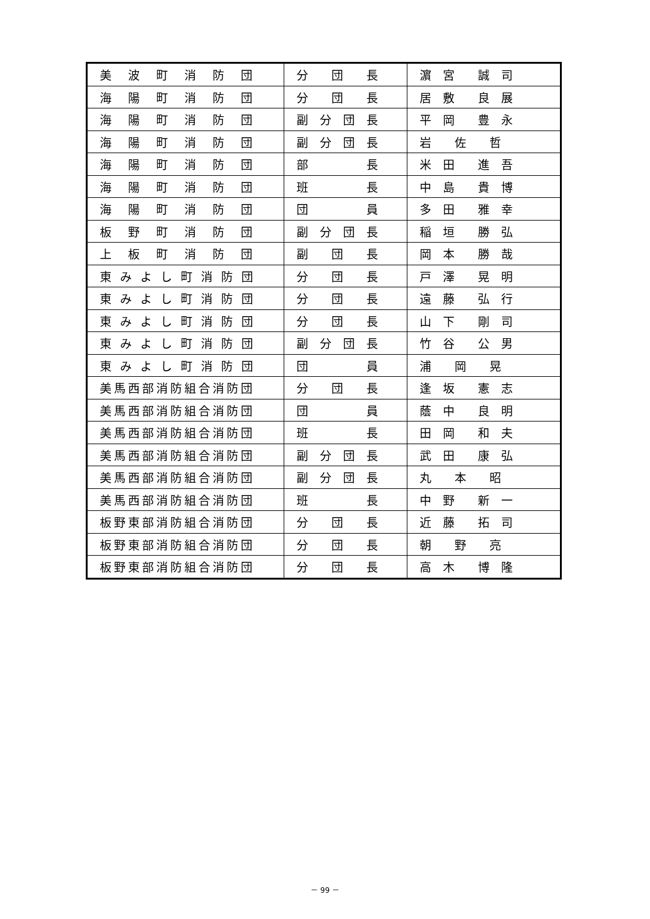| 美 波 町 消 防 団 | 分 団 長 | 濵 宮 誠 司 |
| 海 陽 町 消 防 団 | 分 団 長 | 居 敷 良 展 |
| 海 陽 町 消 防 団 | 副 分 団 長 | 平 岡 豊 永 |
| 海 陽 町 消 防 団 | 副 分 団 長 | 岩 佐 哲 |
| 海 陽 町 消 防 団 | 部 長 | 米 田 進 吾 |
| 海 陽 町 消 防 団 | 班 長 | 中 島 貴 博 |
| 海 陽 町 消 防 団 | 団 員 | 多 田 雅 幸 |
| 板 野 町 消 防 団 | 副 分 団 長 | 稲 垣 勝 弘 |
| 上 板 町 消 防 団 | 副 団 長 | 岡 本 勝 哉 |
| 東 み よ し 町 消 防 団 | 分 団 長 | 戸 澤 晃 明 |
| 東 み よ し 町 消 防 団 | 分 団 長 | 遠 藤 弘 行 |
| 東 み よ し 町 消 防 団 | 分 団 長 | 山 下 剛 司 |
| 東 み よ し 町 消 防 団 | 副 分 団 長 | 竹 谷 公 男 |
| 東 み よ し 町 消 防 団 | 団 員 | 浦 岡 晃 |
| 美馬西部消防組合消防団 | 分 団 長 | 逢 坂 憲 志 |
| 美馬西部消防組合消防団 | 団 員 | 蔭 中 良 明 |
| 美馬西部消防組合消防団 | 班 長 | 田 岡 和 夫 |
| 美馬西部消防組合消防団 | 副 分 団 長 | 武 田 康 弘 |
| 美馬西部消防組合消防団 | 副 分 団 長 | 丸 本 昭 |
| 美馬西部消防組合消防団 | 班 長 | 中 野 新 一 |
| 板野東部消防組合消防団 | 分 団 長 | 近 藤 拓 司 |
| 板野東部消防組合消防団 | 分 団 長 | 朝 野 亮 |
| 板野東部消防組合消防団 | 分 団 長 | 高 木 博 隆 |
－ 99 －